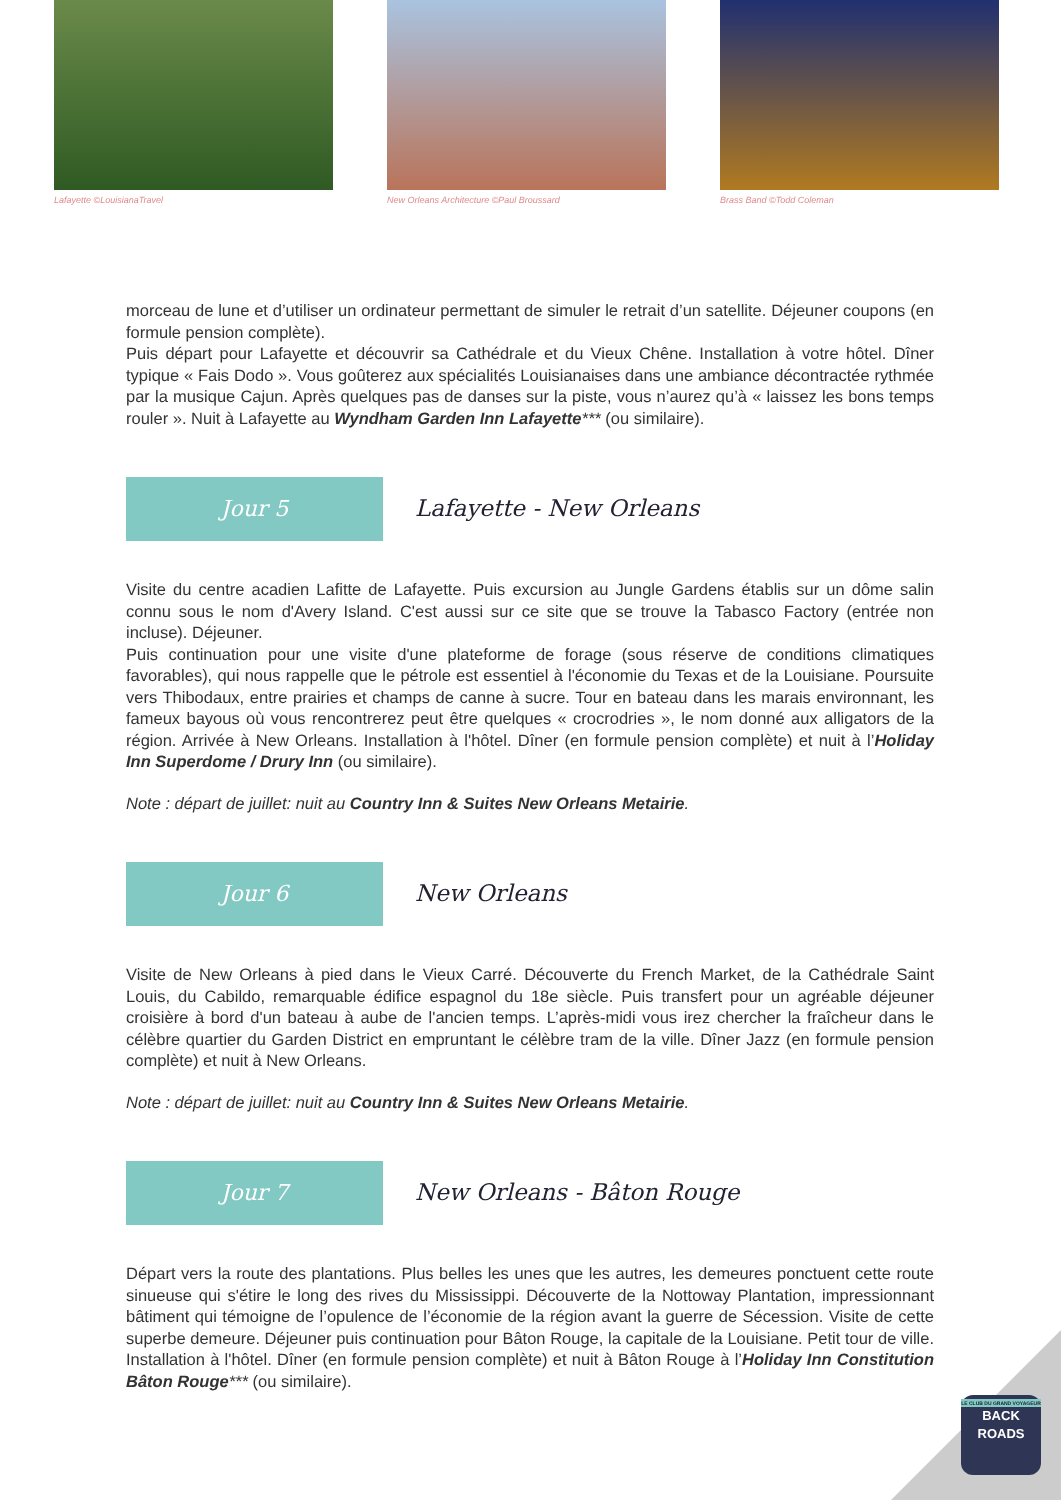Lafayette ©LouisianaTravel New Orleans Architecture ©Paul Broussard
Brass Band ©Todd Coleman
morceau de lune et d’utiliser un ordinateur permettant de simuler le retrait d’un satellite. Déjeuner coupons (en formule pension complète).
Puis départ pour Lafayette et découvrir sa Cathédrale et du Vieux Chêne. Installation à votre hôtel. Dîner typique « Fais Dodo ». Vous goûterez aux spécialités Louisianaises dans une ambiance décontractée rythmée par la musique Cajun. Après quelques pas de danses sur la piste, vous n’aurez qu’à « laissez les bons temps rouler ». Nuit à Lafayette au Wyndham Garden Inn Lafayette*** (ou similaire).
Jour 5
Lafayette - New Orleans
Visite du centre acadien Lafitte de Lafayette. Puis excursion au Jungle Gardens établis sur un dôme salin connu sous le nom d'Avery Island. C'est aussi sur ce site que se trouve la Tabasco Factory (entrée non incluse). Déjeuner.
Puis continuation pour une visite d'une plateforme de forage (sous réserve de conditions climatiques favorables), qui nous rappelle que le pétrole est essentiel à l'économie du Texas et de la Louisiane. Poursuite vers Thibodaux, entre prairies et champs de canne à sucre. Tour en bateau dans les marais environnant, les fameux bayous où vous rencontrerez peut être quelques « crocrodries », le nom donné aux alligators de la région. Arrivée à New Orleans. Installation à l'hôtel. Dîner (en formule pension complète) et nuit à l’Holiday Inn Superdome / Drury Inn (ou similaire).
Note : départ de juillet: nuit au Country Inn & Suites New Orleans Metairie.
Jour 6
New Orleans
Visite de New Orleans à pied dans le Vieux Carré. Découverte du French Market, de la Cathédrale Saint Louis, du Cabildo, remarquable édifice espagnol du 18e siècle. Puis transfert pour un agréable déjeuner croisière à bord d'un bateau à aube de l'ancien temps. L’après-midi vous irez chercher la fraîcheur dans le célèbre quartier du Garden District en empruntant le célèbre tram de la ville. Dîner Jazz (en formule pension complète) et nuit à New Orleans.
Note : départ de juillet: nuit au Country Inn & Suites New Orleans Metairie.
Jour 7
New Orleans - Bâton Rouge
Départ vers la route des plantations. Plus belles les unes que les autres, les demeures ponctuent cette route sinueuse qui s'étire le long des rives du Mississippi. Découverte de la Nottoway Plantation, impressionnant bâtiment qui témoigne de l’opulence de l’économie de la région avant la guerre de Sécession. Visite de cette superbe demeure. Déjeuner puis continuation pour Bâton Rouge, la capitale de la Louisiane. Petit tour de ville. Installation à l'hôtel. Dîner (en formule pension complète) et nuit à Bâton Rouge à l’Holiday Inn Constitution Bâton Rouge*** (ou similaire).
LE CLUB DU GRAND VOYAGEUR
BACK
ROADS